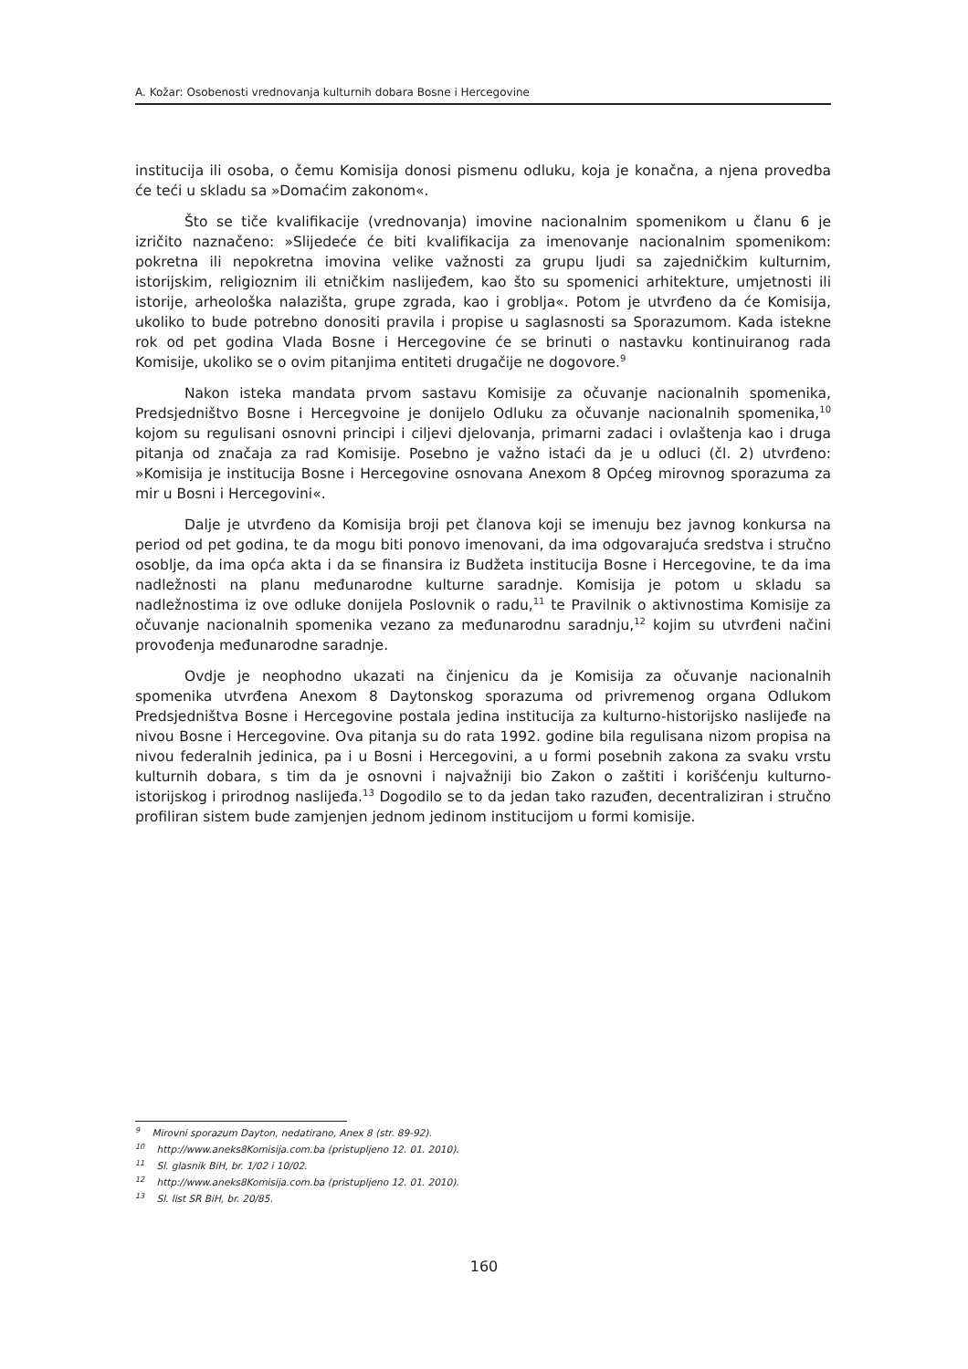A. Kožar: Osobenosti vrednovanja kulturnih dobara Bosne i Hercegovine
institucija ili osoba, o čemu Komisija donosi pismenu odluku, koja je konačna, a njena provedba će teći u skladu sa »Domaćim zakonom«.
Što se tiče kvalifikacije (vrednovanja) imovine nacionalnim spomenikom u članu 6 je izričito naznačeno: »Slijedeće će biti kvalifikacija za imenovanje nacionalnim spomenikom: pokretna ili nepokretna imovina velike važnosti za grupu ljudi sa zajedničkim kulturnim, istorijskim, religioznim ili etničkim naslijeđem, kao što su spomenici arhitekture, umjetnosti ili istorije, arheološka nalazišta, grupe zgrada, kao i groblja«. Potom je utvrđeno da će Komisija, ukoliko to bude potrebno donositi pravila i propise u saglasnosti sa Sporazumom. Kada istekne rok od pet godina Vlada Bosne i Hercegovine će se brinuti o nastavku kontinuiranog rada Komisije, ukoliko se o ovim pitanjima entiteti drugačije ne dogovore.<sup>9</sup>
Nakon isteka mandata prvom sastavu Komisije za očuvanje nacionalnih spomenika, Predsjedništvo Bosne i Hercegvoine je donijelo Odluku za očuvanje nacionalnih spomenika,<sup>10</sup> kojom su regulisani osnovni principi i ciljevi djelovanja, primarni zadaci i ovlaštenja kao i druga pitanja od značaja za rad Komisije. Posebno je važno istaći da je u odluci (čl. 2) utvrđeno: »Komisija je institucija Bosne i Hercegovine osnovana Anexom 8 Općeg mirovnog sporazuma za mir u Bosni i Hercegovini«.
Dalje je utvrđeno da Komisija broji pet članova koji se imenuju bez javnog konkursa na period od pet godina, te da mogu biti ponovo imenovani, da ima odgovarajuća sredstva i stručno osoblje, da ima opća akta i da se finansira iz Budžeta institucija Bosne i Hercegovine, te da ima nadležnosti na planu međunarodne kulturne saradnje. Komisija je potom u skladu sa nadležnostima iz ove odluke donijela Poslovnik o radu,<sup>11</sup> te Pravilnik o aktivnostima Komisije za očuvanje nacionalnih spomenika vezano za međunarodnu saradnju,<sup>12</sup> kojim su utvrđeni načini provođenja međunarodne saradnje.
Ovdje je neophodno ukazati na činjenicu da je Komisija za očuvanje nacionalnih spomenika utvrđena Anexom 8 Daytonskog sporazuma od privremenog organa Odlukom Predsjedništva Bosne i Hercegovine postala jedina institucija za kulturno-historijsko naslijeđe na nivou Bosne i Hercegovine. Ova pitanja su do rata 1992. godine bila regulisana nizom propisa na nivou federalnih jedinica, pa i u Bosni i Hercegovini, a u formi posebnih zakona za svaku vrstu kulturnih dobara, s tim da je osnovni i najvažniji bio Zakon o zaštiti i korišćenju kulturno-istorijskog i prirodnog naslijeđa.<sup>13</sup> Dogodilo se to da jedan tako razuđen, decentraliziran i stručno profiliran sistem bude zamjenjen jednom jedinom institucijom u formi komisije.
<sup>9</sup> Mirovni sporazum Dayton, nedatirano, Anex 8 (str. 89-92).
<sup>10</sup> http://www.aneks8Komisija.com.ba (pristupljeno 12. 01. 2010).
<sup>11</sup> Sl. glasnik BiH, br. 1/02 i 10/02.
<sup>12</sup> http://www.aneks8Komisija.com.ba (pristupljeno 12. 01. 2010).
<sup>13</sup> Sl. list SR BiH, br. 20/85.
160